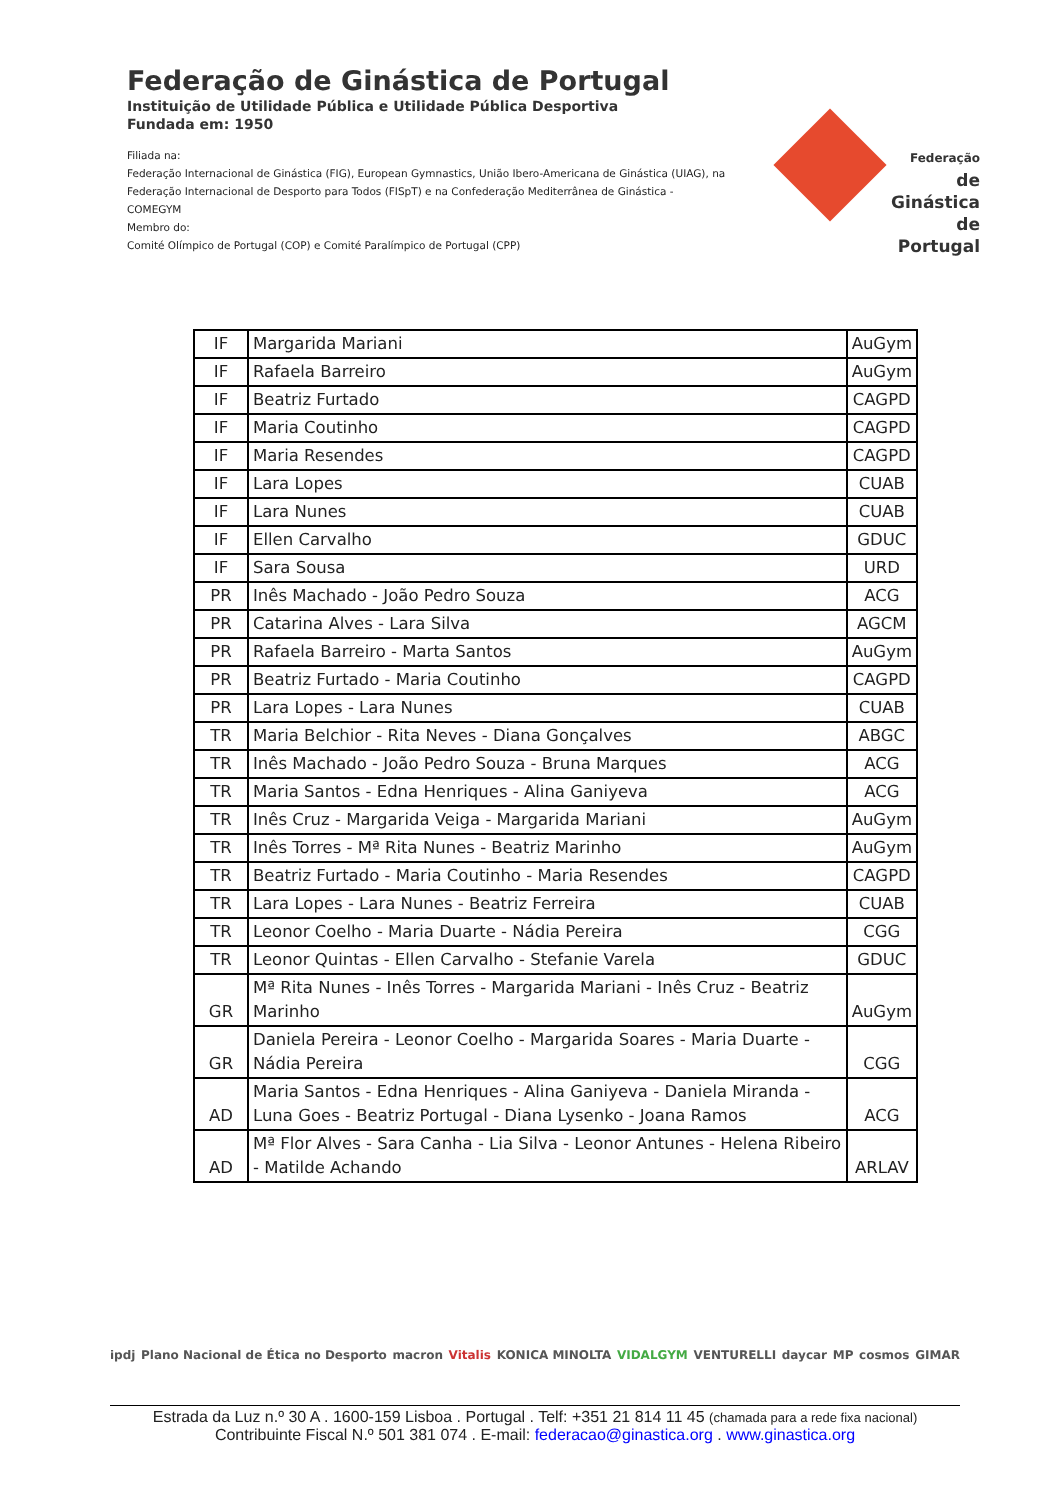Federação de Ginástica de Portugal
Instituição de Utilidade Pública e Utilidade Pública Desportiva
Fundada em: 1950
Filiada na:
Federação Internacional de Ginástica (FIG), European Gymnastics, União Ibero-Americana de Ginástica (UIAG), na Federação Internacional de Desporto para Todos (FISpT) e na Confederação Mediterrânea de Ginástica - COMEGYM
Membro do:
Comité Olímpico de Portugal (COP) e Comité Paralímpico de Portugal (CPP)
Federação
de Ginástica
de Portugal
| IF | Margarida Mariani | AuGym |
| IF | Rafaela Barreiro | AuGym |
| IF | Beatriz Furtado | CAGPD |
| IF | Maria Coutinho | CAGPD |
| IF | Maria Resendes | CAGPD |
| IF | Lara Lopes | CUAB |
| IF | Lara Nunes | CUAB |
| IF | Ellen Carvalho | GDUC |
| IF | Sara Sousa | URD |
| PR | Inês Machado - João Pedro Souza | ACG |
| PR | Catarina Alves - Lara Silva | AGCM |
| PR | Rafaela Barreiro - Marta Santos | AuGym |
| PR | Beatriz Furtado - Maria Coutinho | CAGPD |
| PR | Lara Lopes - Lara Nunes | CUAB |
| TR | Maria Belchior - Rita Neves - Diana Gonçalves | ABGC |
| TR | Inês Machado - João Pedro Souza - Bruna Marques | ACG |
| TR | Maria Santos - Edna Henriques - Alina Ganiyeva | ACG |
| TR | Inês Cruz - Margarida Veiga - Margarida Mariani | AuGym |
| TR | Inês Torres - Mª Rita Nunes - Beatriz Marinho | AuGym |
| TR | Beatriz Furtado - Maria Coutinho - Maria Resendes | CAGPD |
| TR | Lara Lopes - Lara Nunes - Beatriz Ferreira | CUAB |
| TR | Leonor Coelho - Maria Duarte - Nádia Pereira | CGG |
| TR | Leonor Quintas - Ellen Carvalho - Stefanie Varela | GDUC |
| GR | Mª Rita Nunes - Inês Torres - Margarida Mariani - Inês Cruz - Beatriz Marinho | AuGym |
| GR | Daniela Pereira - Leonor Coelho - Margarida Soares - Maria Duarte - Nádia Pereira | CGG |
| AD | Maria Santos - Edna Henriques - Alina Ganiyeva - Daniela Miranda - Luna Goes - Beatriz Portugal - Diana Lysenko - Joana Ramos | ACG |
| AD | Mª Flor Alves - Sara Canha - Lia Silva - Leonor Antunes - Helena Ribeiro - Matilde Achando | ARLAV |
ipdj Plano Nacional de Ética no Desporto macron Vitalis KONICA MINOLTA VIDALGYM VENTURELLI daycar MP cosmos GIMAR
Estrada da Luz n.º 30 A . 1600-159 Lisboa . Portugal . Telf: +351 21 814 11 45 (chamada para a rede fixa nacional)
Contribuinte Fiscal N.º 501 381 074 . E-mail: federacao@ginastica.org . www.ginastica.org